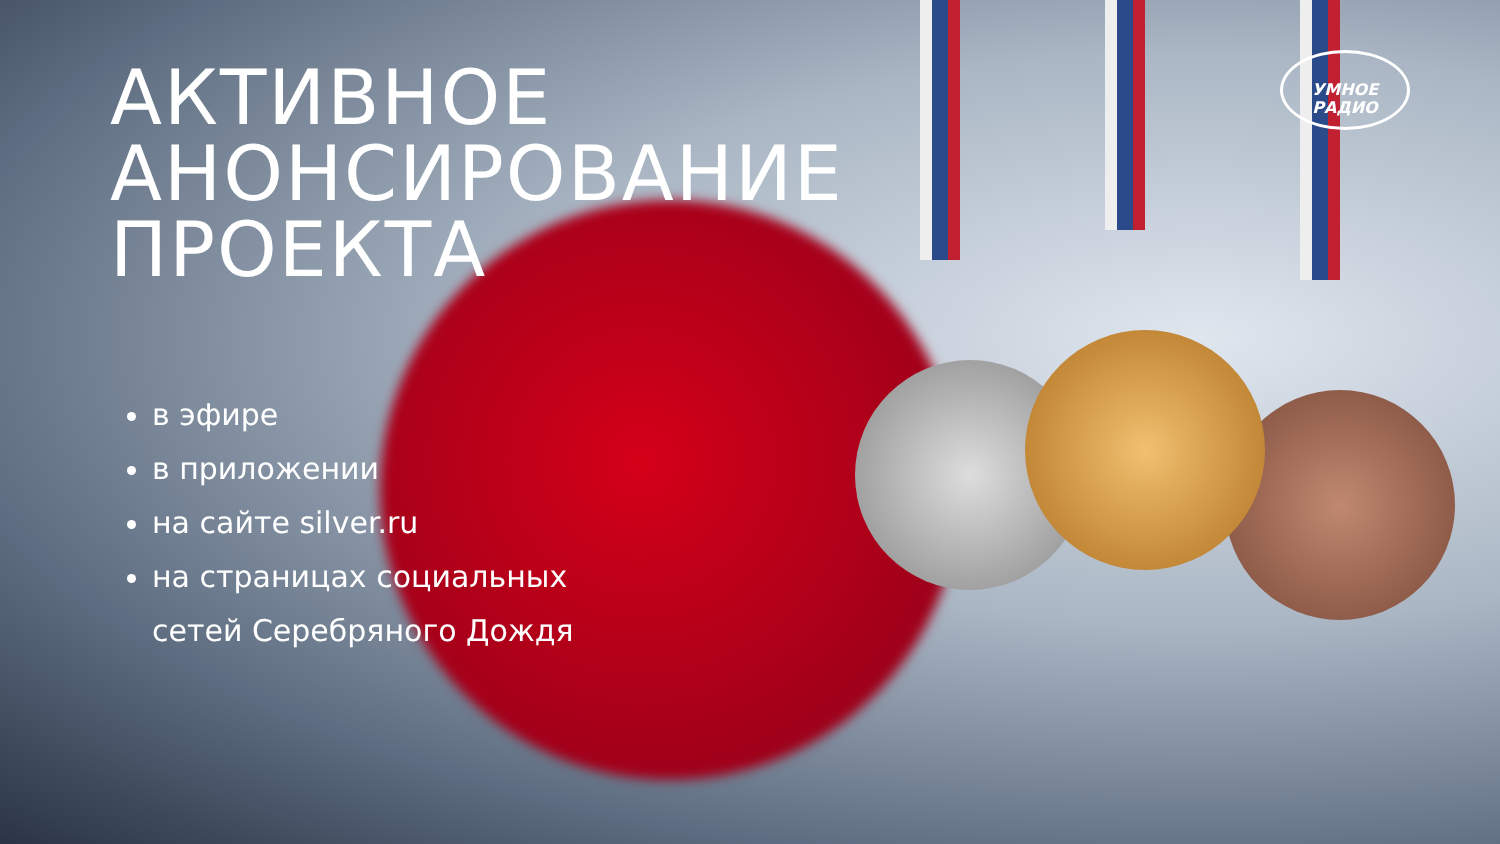УМНОЕ
РАДИО
АКТИВНОЕ
АНОНСИРОВАНИЕ
ПРОЕКТА
в эфире
в приложении
на сайте silver.ru
на страницах социальных
сетей Серебряного Дождя